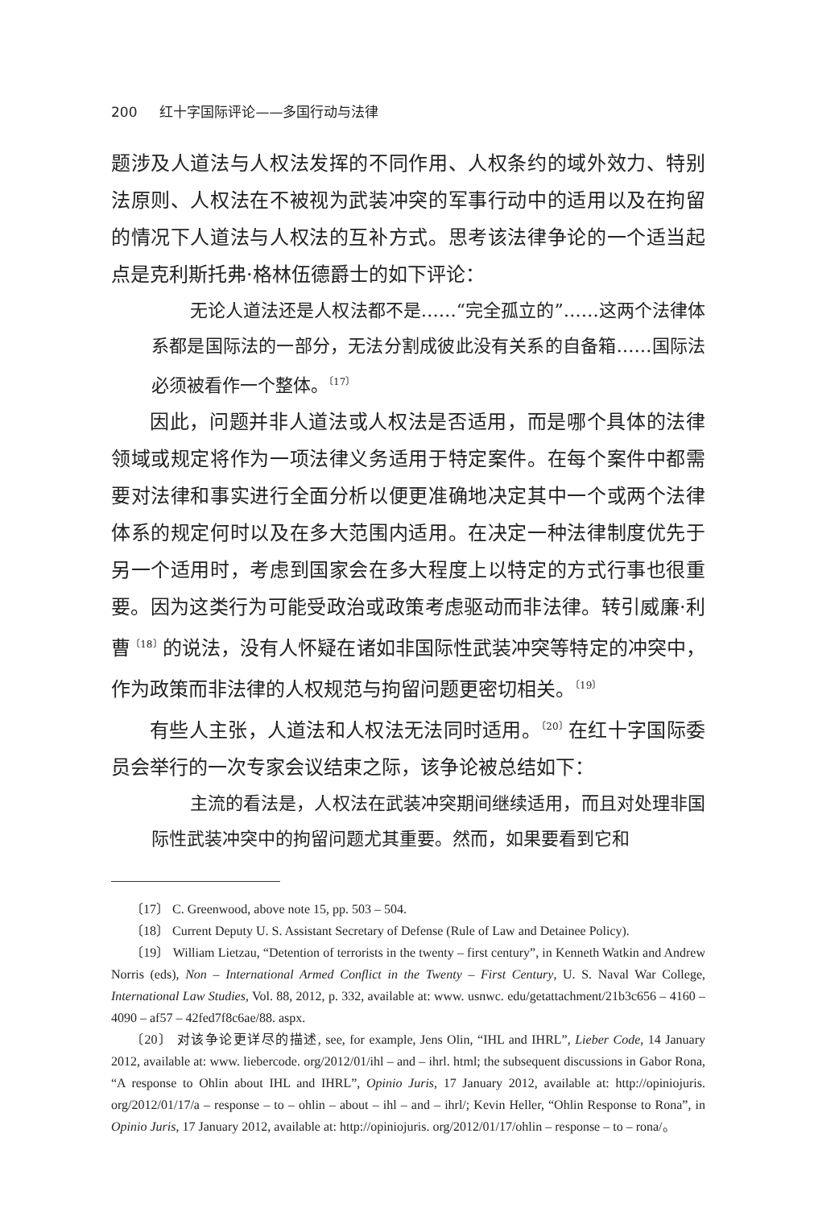200 红十字国际评论——多国行动与法律
题涉及人道法与人权法发挥的不同作用、人权条约的域外效力、特别法原则、人权法在不被视为武装冲突的军事行动中的适用以及在拘留的情况下人道法与人权法的互补方式。思考该法律争论的一个适当起点是克利斯托弗·格林伍德爵士的如下评论：
无论人道法还是人权法都不是……“完全孤立的”……这两个法律体系都是国际法的一部分，无法分割成彼此没有关系的自备箱……国际法必须被看作一个整体。<sup>〔17〕</sup>
因此，问题并非人道法或人权法是否适用，而是哪个具体的法律领域或规定将作为一项法律义务适用于特定案件。在每个案件中都需要对法律和事实进行全面分析以便更准确地决定其中一个或两个法律体系的规定何时以及在多大范围内适用。在决定一种法律制度优先于另一个适用时，考虑到国家会在多大程度上以特定的方式行事也很重要。因为这类行为可能受政治或政策考虑驱动而非法律。转引威廉·利曹<sup>〔18〕</sup>的说法，没有人怀疑在诸如非国际性武装冲突等特定的冲突中，作为政策而非法律的人权规范与拘留问题更密切相关。<sup>〔19〕</sup>
有些人主张，人道法和人权法无法同时适用。<sup>〔20〕</sup>在红十字国际委员会举行的一次专家会议结束之际，该争论被总结如下：
主流的看法是，人权法在武装冲突期间继续适用，而且对处理非国际性武装冲突中的拘留问题尤其重要。然而，如果要看到它和
〔17〕 C. Greenwood, above note 15, pp. 503 – 504.
〔18〕 Current Deputy U. S. Assistant Secretary of Defense (Rule of Law and Detainee Policy).
〔19〕 William Lietzau, “Detention of terrorists in the twenty – first century”, in Kenneth Watkin and Andrew Norris (eds), Non – International Armed Conflict in the Twenty – First Century, U. S. Naval War College, International Law Studies, Vol. 88, 2012, p. 332, available at: www. usnwc. edu/getattachment/21b3c656 – 4160 – 4090 – af57 – 42fed7f8c6ae/88. aspx.
〔20〕 对该争论更详尽的描述, see, for example, Jens Olin, “IHL and IHRL”, Lieber Code, 14 January 2012, available at: www. liebercode. org/2012/01/ihl – and – ihrl. html; the subsequent discussions in Gabor Rona, “A response to Ohlin about IHL and IHRL”, Opinio Juris, 17 January 2012, available at: http://opiniojuris. org/2012/01/17/a – response – to – ohlin – about – ihl – and – ihrl/; Kevin Heller, “Ohlin Response to Rona”, in Opinio Juris, 17 January 2012, available at: http://opiniojuris. org/2012/01/17/ohlin – response – to – rona/。